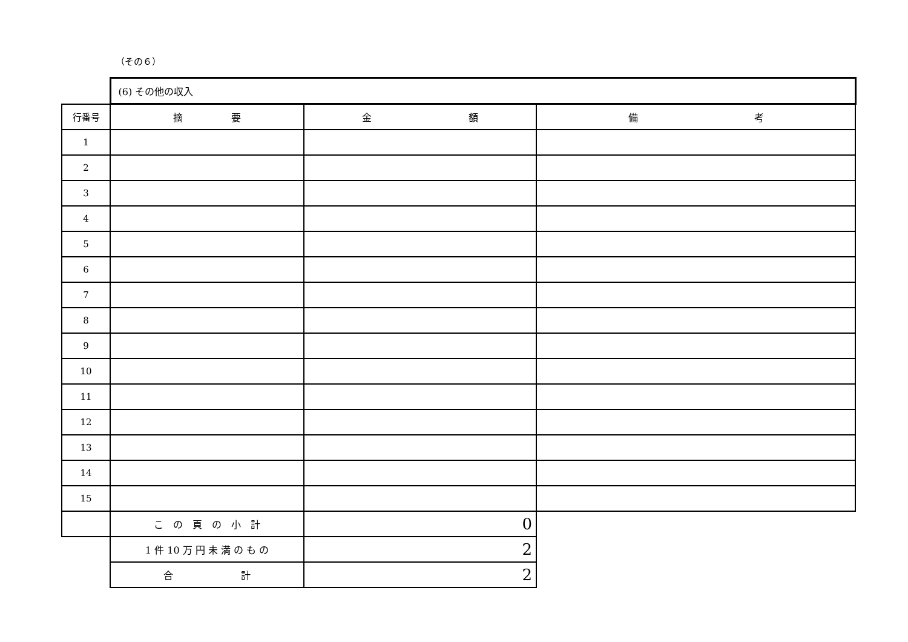（その６）
| | (6) その他の収入 | | |
| 行番号 | 摘 要 | 金 額 | 備 考 |
| 1 | | | |
| 2 | | | |
| 3 | | | |
| 4 | | | |
| 5 | | | |
| 6 | | | |
| 7 | | | |
| 8 | | | |
| 9 | | | |
| 10 | | | |
| 11 | | | |
| 12 | | | |
| 13 | | | |
| 14 | | | |
| 15 | | | |
| | こ の 頁 の 小 計 | 0 | |
| | 1 件 10 万 円 未 満 の も の | 2 | |
| | 合 計 | 2 | |